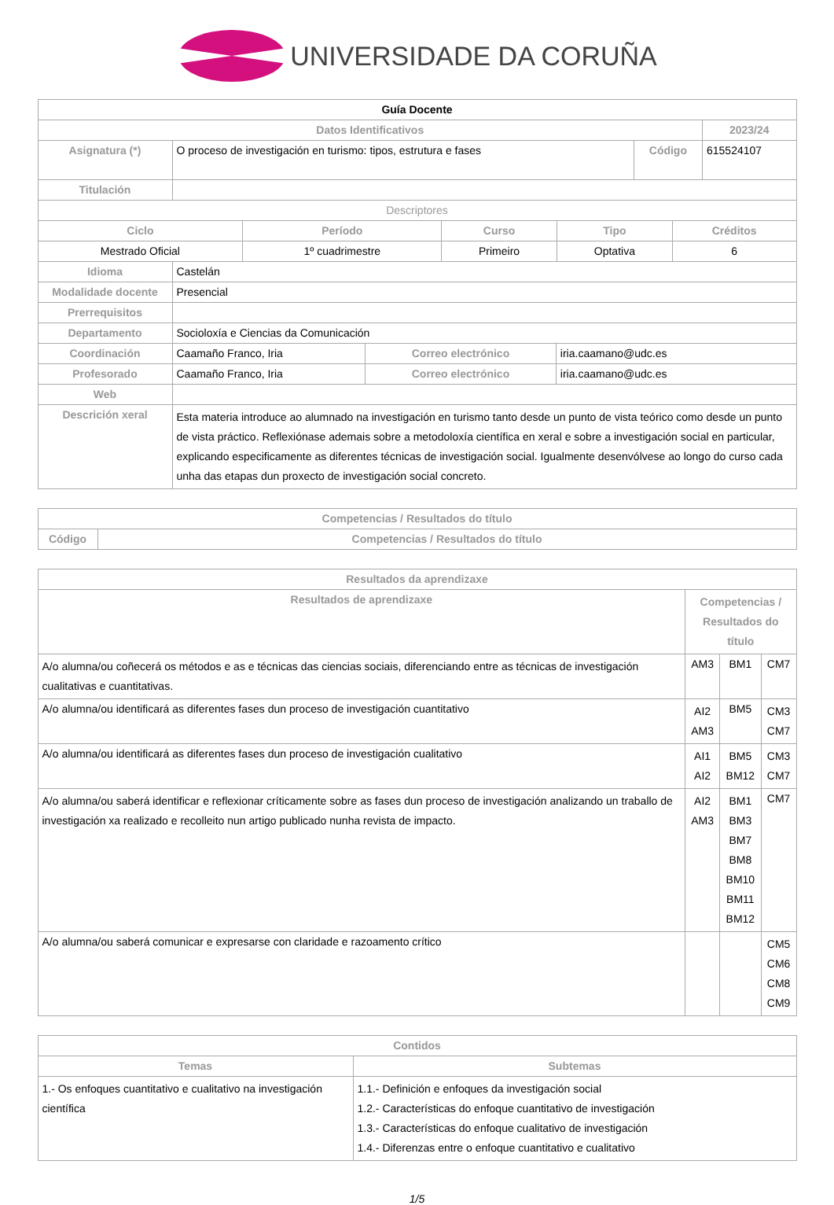UNIVERSIDADE DA CORUÑA
| Guía Docente | | | |
| --- | --- | --- | --- |
| Datos Identificativos | | | 2023/24 |
| Asignatura (*) | O proceso de investigación en turismo: tipos, estrutura e fases | Código | 615524107 |
| Titulación | | | |
| Descriptores | | | |
| Ciclo | Período | Curso | Tipo | Créditos |
| --- | --- | --- | --- | --- |
| Mestrado Oficial | 1º cuadrimestre | Primeiro | Optativa | 6 |
| Idioma | Castelán | | |
| Modalidade docente | Presencial | | |
| Prerrequisitos | | | |
| Departamento | Socioloxía e Ciencias da Comunicación | | |
| Coordinación | Caamaño Franco, Iria | Correo electrónico | iria.caamano@udc.es |
| Profesorado | Caamaño Franco, Iria | Correo electrónico | iria.caamano@udc.es |
| Web | | | |
| Descrición xeral | Esta materia introduce ao alumnado na investigación en turismo tanto desde un punto de vista teórico como desde un punto de vista práctico. Reflexiónase ademais sobre a metodoloxía científica en xeral e sobre a investigación social en particular, explicando especificamente as diferentes técnicas de investigación social. Igualmente desenvólvese ao longo do curso cada unha das etapas dun proxecto de investigación social concreto. | | |
| Competencias / Resultados do título | |
| --- | --- |
| Código | Competencias / Resultados do título |
| Resultados da aprendizaxe | | | |
| --- | --- | --- | --- |
| Resultados de aprendizaxe | Competencias / Resultados do título | | |
| A/o alumna/ou coñecerá os métodos e as e técnicas das ciencias sociais, diferenciando entre as técnicas de investigación cualitativas e cuantitativas. | AM3 | BM1 | CM7 |
| A/o alumna/ou identificará as diferentes fases dun proceso de investigación cuantitativo | AI2 AM3 | BM5 | CM3 CM7 |
| A/o alumna/ou identificará as diferentes fases dun proceso de investigación cualitativo | AI1 AI2 | BM5 BM12 | CM3 CM7 |
| A/o alumna/ou saberá identificar e reflexionar críticamente sobre as fases dun proceso de investigación analizando un traballo de investigación xa realizado e recolleito nun artigo publicado nunha revista de impacto. | AI2 AM3 | BM1 BM3 BM7 BM8 BM10 BM11 BM12 | CM7 |
| A/o alumna/ou saberá comunicar e expresarse con claridade e razoamento crítico | | | CM5 CM6 CM8 CM9 |
| Contidos | |
| --- | --- |
| Temas | Subtemas |
| 1.- Os enfoques cuantitativo e cualitativo na investigación científica | 1.1.- Definición e enfoques da investigación social 1.2.- Características do enfoque cuantitativo de investigación 1.3.- Características do enfoque cualitativo de investigación 1.4.- Diferenzas entre o enfoque cuantitativo e cualitativo |
1/5